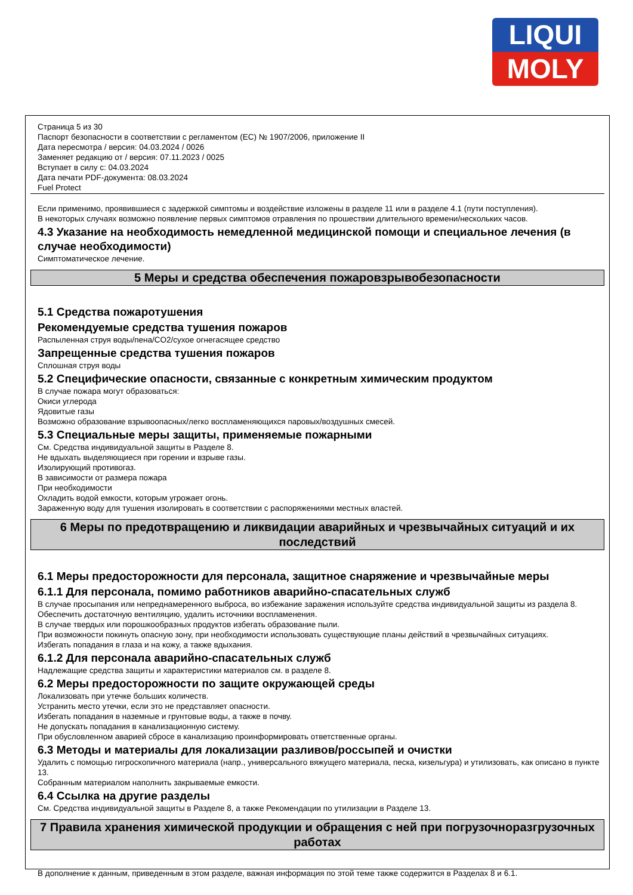LIQUI
MOLY
Страница 5 из 30
Паспорт безопасности в соответствии с регламентом (ЕС) № 1907/2006, приложение II
Дата пересмотра / версия: 04.03.2024 / 0026
Заменяет редакцию от / версия: 07.11.2023 / 0025
Вступает в силу с: 04.03.2024
Дата печати PDF-документа: 08.03.2024
Fuel Protect
Если применимо, проявившиеся с задержкой симптомы и воздействие изложены в разделе 11 или в разделе 4.1 (пути поступления).
В некоторых случаях возможно появление первых симптомов отравления по прошествии длительного времени/нескольких часов.
4.3 Указание на необходимость немедленной медицинской помощи и специальное лечения (в случае необходимости)
Симптоматическое лечение.
5 Меры и средства обеспечения пожаровзрывобезопасности
5.1 Средства пожаротушения
Рекомендуемые средства тушения пожаров
Распыленная струя воды/пена/CO2/сухое огнегасящее средство
Запрещенные средства тушения пожаров
Сплошная струя воды
5.2 Специфические опасности, связанные с конкретным химическим продуктом
В случае пожара могут образоваться:
Окиси углерода
Ядовитые газы
Возможно образование взрывоопасных/легко воспламеняющихся паровых/воздушных смесей.
5.3 Специальные меры защиты, применяемые пожарными
См. Средства индивидуальной защиты в Разделе 8.
Не вдыхать выделяющиеся при горении и взрыве газы.
Изолирующий противогаз.
В зависимости от размера пожара
При необходимости
Охладить водой емкости, которым угрожает огонь.
Зараженную воду для тушения изолировать в соответствии с распоряжениями местных властей.
6 Меры по предотвращению и ликвидации аварийных и чрезвычайных ситуаций и их последствий
6.1 Меры предосторожности для персонала, защитное снаряжение и чрезвычайные меры
6.1.1 Для персонала, помимо работников аварийно-спасательных служб
В случае просыпания или непреднамеренного выброса, во избежание заражения используйте средства индивидуальной защиты из раздела 8.
Обеспечить достаточную вентиляцию, удалить источники воспламенения.
В случае твердых или порошкообразных продуктов избегать образование пыли.
При возможности покинуть опасную зону, при необходимости использовать существующие планы действий в чрезвычайных ситуациях.
Избегать попадания в глаза и на кожу, а также вдыхания.
6.1.2 Для персонала аварийно-спасательных служб
Надлежащие средства защиты и характеристики материалов см. в разделе 8.
6.2 Меры предосторожности по защите окружающей среды
Локализовать при утечке больших количеств.
Устранить место утечки, если это не представляет опасности.
Избегать попадания в наземные и грунтовые воды, а также в почву.
Не допускать попадания в канализационную систему.
При обусловленном аварией сбросе в канализацию проинформировать ответственные органы.
6.3 Методы и материалы для локализации разливов/россыпей и очистки
Удалить с помощью гигроскопичного материала (напр., универсального вяжущего материала, песка, кизельгура) и утилизовать, как описано в пункте 13.
Собранным материалом наполнить закрываемые емкости.
6.4 Ссылка на другие разделы
См. Средства индивидуальной защиты в Разделе 8, а также Рекомендации по утилизации в Разделе 13.
7 Правила хранения химической продукции и обращения с ней при погрузочноразгрузочных работах
В дополнение к данным, приведенным в этом разделе, важная информация по этой теме также содержится в Разделах 8 и 6.1.